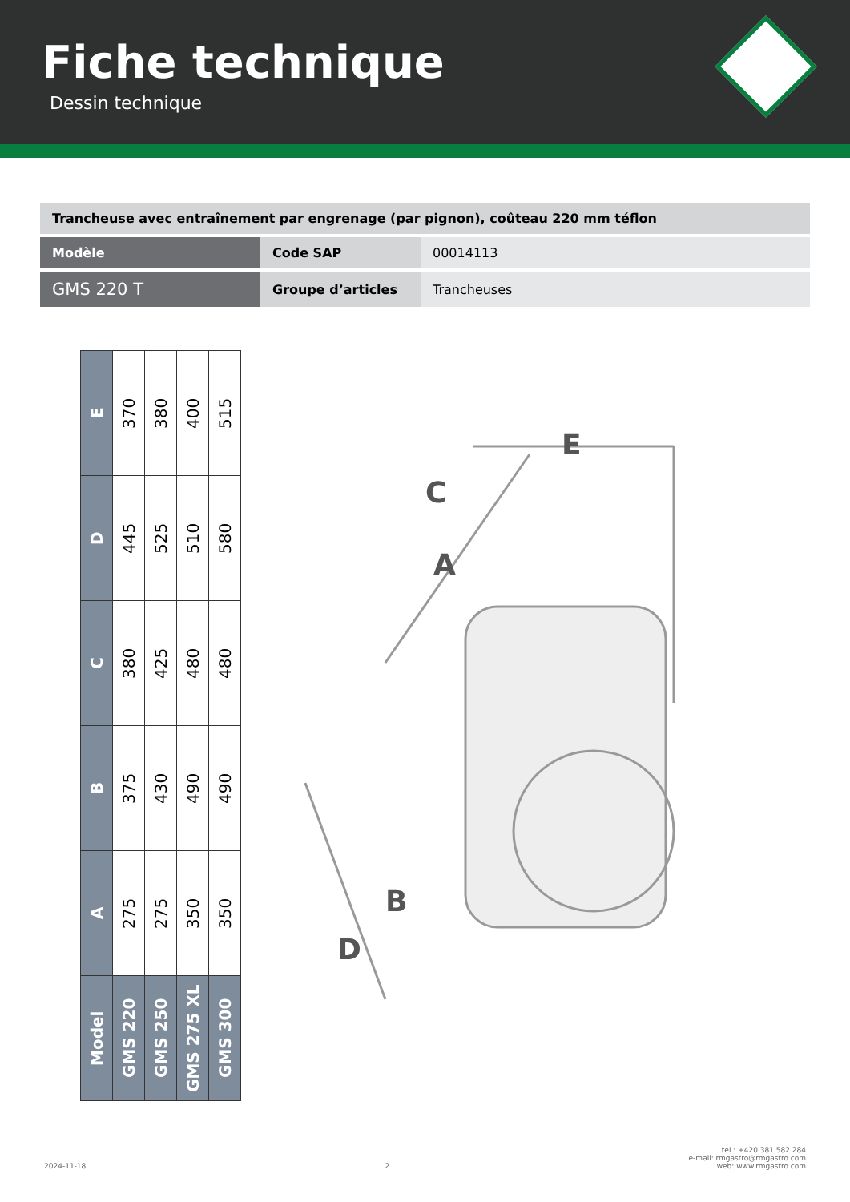Fiche technique
Dessin technique
| Trancheuse avec entraînement par engrenage (par pignon), coûteau 220 mm téflon | | |
| Modèle | Code SAP | 00014113 |
| GMS 220 T | Groupe d’articles | Trancheuses |
| Model | A | B | C | D | E |
| --- | --- | --- | --- | --- | --- |
| GMS 220 | 275 | 375 | 380 | 445 | 370 |
| GMS 250 | 275 | 430 | 425 | 525 | 380 |
| GMS 275 XL | 350 | 490 | 480 | 510 | 400 |
| GMS 300 | 350 | 490 | 480 | 580 | 515 |
C
A
E
B
D
2024-11-18 2 tel.: +420 381 582 284
e-mail: rmgastro@rmgastro.com
web: www.rmgastro.com